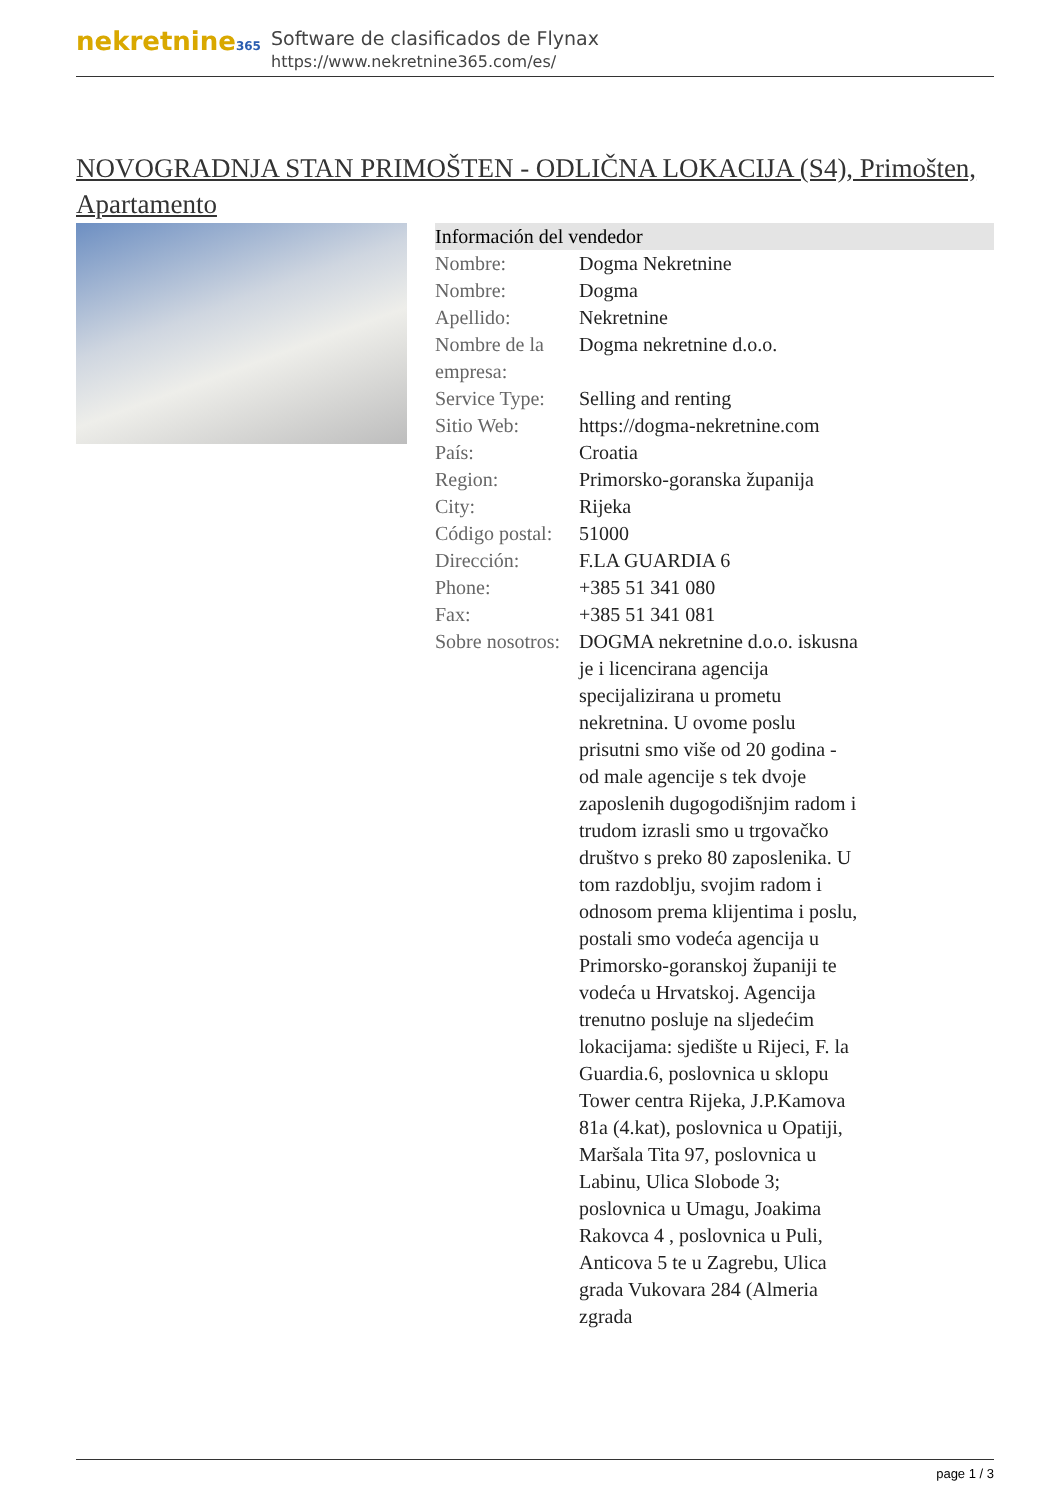nekretnine365
Software de clasificados de Flynax
https://www.nekretnine365.com/es/
NOVOGRADNJA STAN PRIMOŠTEN - ODLIČNA LOKACIJA (S4), Primošten, Apartamento
| Información del vendedor | | |
| --- | --- | --- |
| Nombre: | Dogma Nekretnine | |
| Nombre: | Dogma | |
| Apellido: | Nekretnine | |
| Nombre de la empresa: | Dogma nekretnine d.o.o. | |
| Service Type: | Selling and renting | |
| Sitio Web: | https://dogma-nekretnine.com | |
| País: | Croatia | |
| Region: | Primorsko-goranska županija | |
| City: | Rijeka | |
| Código postal: | 51000 | |
| Dirección: | F.LA GUARDIA 6 | |
| Phone: | +385 51 341 080 | |
| Fax: | +385 51 341 081 | |
| Sobre nosotros: | DOGMA nekretnine d.o.o. iskusna je i licencirana agencija specijalizirana u prometu nekretnina. U ovome poslu prisutni smo više od 20 godina - od male agencije s tek dvoje zaposlenih dugogodišnjim radom i trudom izrasli smo u trgovačko društvo s preko 80 zaposlenika. U tom razdoblju, svojim radom i odnosom prema klijentima i poslu, postali smo vodeća agencija u Primorsko-goranskoj županiji te vodeća u Hrvatskoj. Agencija trenutno posluje na sljedećim lokacijama: sjedište u Rijeci, F. la Guardia.6, poslovnica u sklopu Tower centra Rijeka, J.P.Kamova 81a (4.kat), poslovnica u Opatiji, Maršala Tita 97, poslovnica u Labinu, Ulica Slobode 3; poslovnica u Umagu, Joakima Rakovca 4 , poslovnica u Puli, Anticova 5 te u Zagrebu, Ulica grada Vukovara 284 (Almeria zgrada | |
page 1 / 3